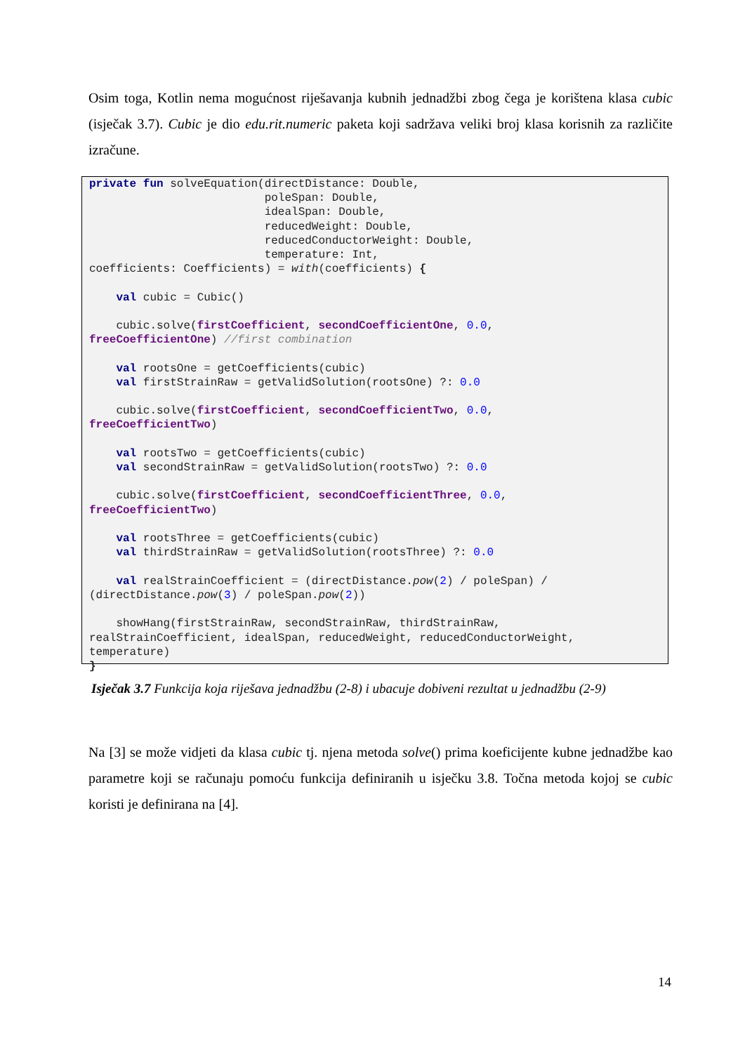Osim toga, Kotlin nema mogućnost riješavanja kubnih jednadžbi zbog čega je korištena klasa cubic (isječak 3.7). Cubic je dio edu.rit.numeric paketa koji sadržava veliki broj klasa korisnih za različite izračune.
private fun solveEquation(directDistance: Double,
                          poleSpan: Double,
                          idealSpan: Double,
                          reducedWeight: Double,
                          reducedConductorWeight: Double,
                          temperature: Int,
coefficients: Coefficients) = with(coefficients) {

    val cubic = Cubic()

    cubic.solve(firstCoefficient, secondCoefficientOne, 0.0,
freeCoefficientOne) //first combination

    val rootsOne = getCoefficients(cubic)
    val firstStrainRaw = getValidSolution(rootsOne) ?: 0.0

    cubic.solve(firstCoefficient, secondCoefficientTwo, 0.0,
freeCoefficientTwo)

    val rootsTwo = getCoefficients(cubic)
    val secondStrainRaw = getValidSolution(rootsTwo) ?: 0.0

    cubic.solve(firstCoefficient, secondCoefficientThree, 0.0,
freeCoefficientTwo)

    val rootsThree = getCoefficients(cubic)
    val thirdStrainRaw = getValidSolution(rootsThree) ?: 0.0

    val realStrainCoefficient = (directDistance.pow(2) / poleSpan) /
(directDistance.pow(3) / poleSpan.pow(2))

    showHang(firstStrainRaw, secondStrainRaw, thirdStrainRaw,
realStrainCoefficient, idealSpan, reducedWeight, reducedConductorWeight,
temperature)
}
Isječak 3.7 Funkcija koja riješava jednadžbu (2-8) i ubacuje dobiveni rezultat u jednadžbu (2-9)
Na [3] se može vidjeti da klasa cubic tj. njena metoda solve() prima koeficijente kubne jednadžbe kao parametre koji se računaju pomoću funkcija definiranih u isječku 3.8. Točna metoda kojoj se cubic koristi je definirana na [4].
14